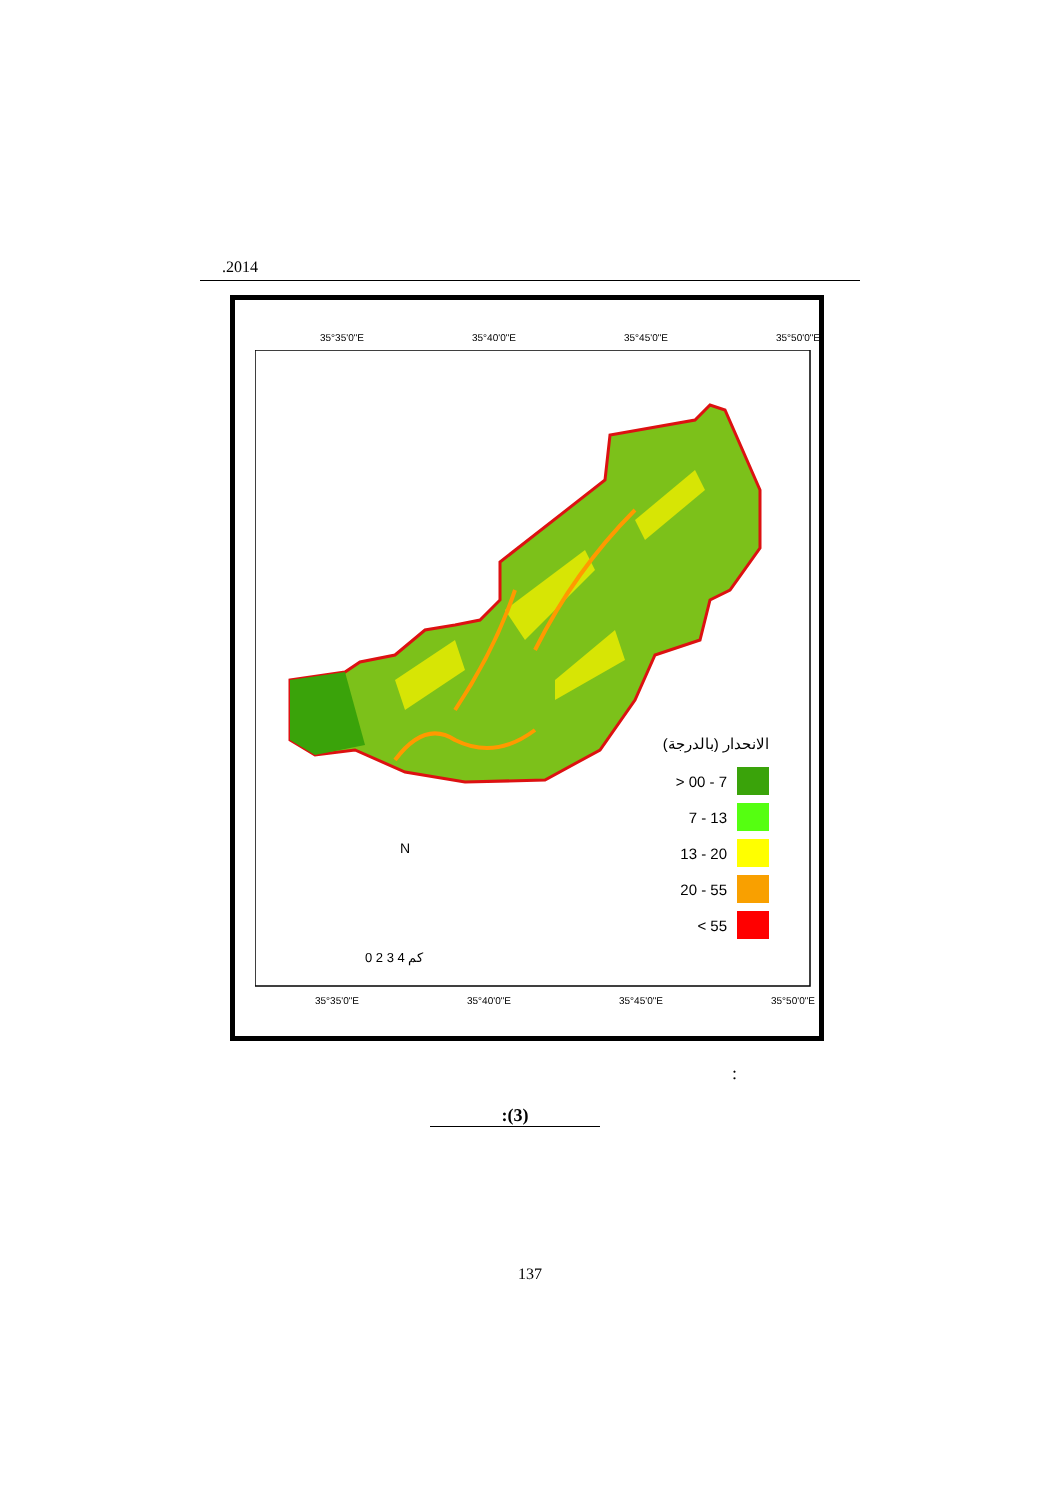.2014
35°35'0"E 35°40'0"E 35°45'0"E 35°50'0"E
35°35'0"E 35°40'0"E 35°45'0"E 35°50'0"E
الانحدار (بالدرجة)
> 00 - 7
7 - 13
13 - 20
20 - 55
< 55
N
0 2 3 4 كم
:
:(3)
137